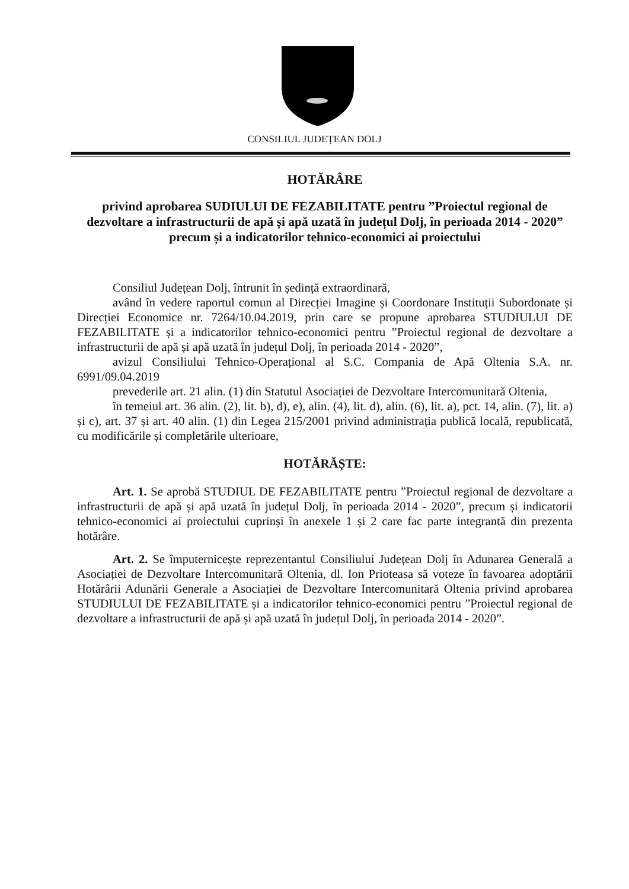CONSILIUL JUDEȚEAN DOLJ
HOTĂRÂRE
privind aprobarea SUDIULUI DE FEZABILITATE pentru ”Proiectul regional de dezvoltare a infrastructurii de apă și apă uzată în județul Dolj, în perioada 2014 - 2020” precum și a indicatorilor tehnico-economici ai proiectului
Consiliul Județean Dolj, întrunit în ședință extraordinară,
având în vedere raportul comun al Direcției Imagine și Coordonare Instituții Subordonate și Direcției Economice nr. 7264/10.04.2019, prin care se propune aprobarea STUDIULUI DE FEZABILITATE și a indicatorilor tehnico-economici pentru ”Proiectul regional de dezvoltare a infrastructurii de apă și apă uzată în județul Dolj, în perioada 2014 - 2020”,
avizul Consiliului Tehnico-Operațional al S.C. Compania de Apă Oltenia S.A. nr. 6991/09.04.2019
prevederile art. 21 alin. (1) din Statutul Asociației de Dezvoltare Intercomunitară Oltenia,
în temeiul art. 36 alin. (2), lit. b), d), e), alin. (4), lit. d), alin. (6), lit. a), pct. 14, alin. (7), lit. a) și c), art. 37 și art. 40 alin. (1) din Legea 215/2001 privind administrația publică locală, republicată, cu modificările și completările ulterioare,
HOTĂRĂȘTE:
Art. 1. Se aprobă STUDIUL DE FEZABILITATE pentru ”Proiectul regional de dezvoltare a infrastructurii de apă și apă uzată în județul Dolj, în perioada 2014 - 2020”, precum și indicatorii tehnico-economici ai proiectului cuprinși în anexele 1 și 2 care fac parte integrantă din prezenta hotărâre.
Art. 2. Se împuternicește reprezentantul Consiliului Județean Dolj în Adunarea Generală a Asociației de Dezvoltare Intercomunitară Oltenia, dl. Ion Prioteasa să voteze în favoarea adoptării Hotărârii Adunării Generale a Asociației de Dezvoltare Intercomunitară Oltenia privind aprobarea STUDIULUI DE FEZABILITATE și a indicatorilor tehnico-economici pentru ”Proiectul regional de dezvoltare a infrastructurii de apă și apă uzată în județul Dolj, în perioada 2014 - 2020”.